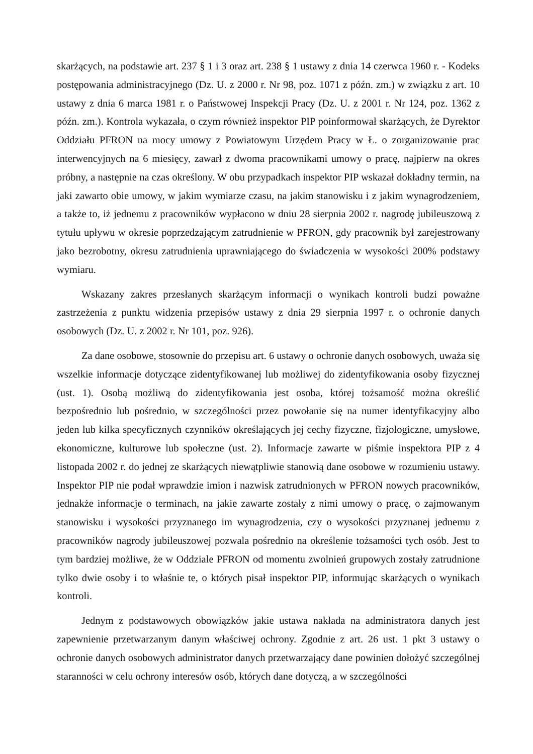skarżących, na podstawie art. 237 § 1 i 3 oraz art. 238 § 1 ustawy z dnia 14 czerwca 1960 r. - Kodeks postępowania administracyjnego (Dz. U. z 2000 r. Nr 98, poz. 1071 z późn. zm.) w związku z art. 10 ustawy z dnia 6 marca 1981 r. o Państwowej Inspekcji Pracy (Dz. U. z 2001 r. Nr 124, poz. 1362 z późn. zm.). Kontrola wykazała, o czym również inspektor PIP poinformował skarżących, że Dyrektor Oddziału PFRON na mocy umowy z Powiatowym Urzędem Pracy w Ł. o zorganizowanie prac interwencyjnych na 6 miesięcy, zawarł z dwoma pracownikami umowy o pracę, najpierw na okres próbny, a następnie na czas określony. W obu przypadkach inspektor PIP wskazał dokładny termin, na jaki zawarto obie umowy, w jakim wymiarze czasu, na jakim stanowisku i z jakim wynagrodzeniem, a także to, iż jednemu z pracowników wypłacono w dniu 28 sierpnia 2002 r. nagrodę jubileuszową z tytułu upływu w okresie poprzedzającym zatrudnienie w PFRON, gdy pracownik był zarejestrowany jako bezrobotny, okresu zatrudnienia uprawniającego do świadczenia w wysokości 200% podstawy wymiaru.
Wskazany zakres przesłanych skarżącym informacji o wynikach kontroli budzi poważne zastrzeżenia z punktu widzenia przepisów ustawy z dnia 29 sierpnia 1997 r. o ochronie danych osobowych (Dz. U. z 2002 r. Nr 101, poz. 926).
Za dane osobowe, stosownie do przepisu art. 6 ustawy o ochronie danych osobowych, uważa się wszelkie informacje dotyczące zidentyfikowanej lub możliwej do zidentyfikowania osoby fizycznej (ust. 1). Osobą możliwą do zidentyfikowania jest osoba, której tożsamość można określić bezpośrednio lub pośrednio, w szczególności przez powołanie się na numer identyfikacyjny albo jeden lub kilka specyficznych czynników określających jej cechy fizyczne, fizjologiczne, umysłowe, ekonomiczne, kulturowe lub społeczne (ust. 2). Informacje zawarte w piśmie inspektora PIP z 4 listopada 2002 r. do jednej ze skarżących niewątpliwie stanowią dane osobowe w rozumieniu ustawy. Inspektor PIP nie podał wprawdzie imion i nazwisk zatrudnionych w PFRON nowych pracowników, jednakże informacje o terminach, na jakie zawarte zostały z nimi umowy o pracę, o zajmowanym stanowisku i wysokości przyznanego im wynagrodzenia, czy o wysokości przyznanej jednemu z pracowników nagrody jubileuszowej pozwala pośrednio na określenie tożsamości tych osób. Jest to tym bardziej możliwe, że w Oddziale PFRON od momentu zwolnień grupowych zostały zatrudnione tylko dwie osoby i to właśnie te, o których pisał inspektor PIP, informując skarżących o wynikach kontroli.
Jednym z podstawowych obowiązków jakie ustawa nakłada na administratora danych jest zapewnienie przetwarzanym danym właściwej ochrony. Zgodnie z art. 26 ust. 1 pkt 3 ustawy o ochronie danych osobowych administrator danych przetwarzający dane powinien dołożyć szczególnej staranności w celu ochrony interesów osób, których dane dotyczą, a w szczególności